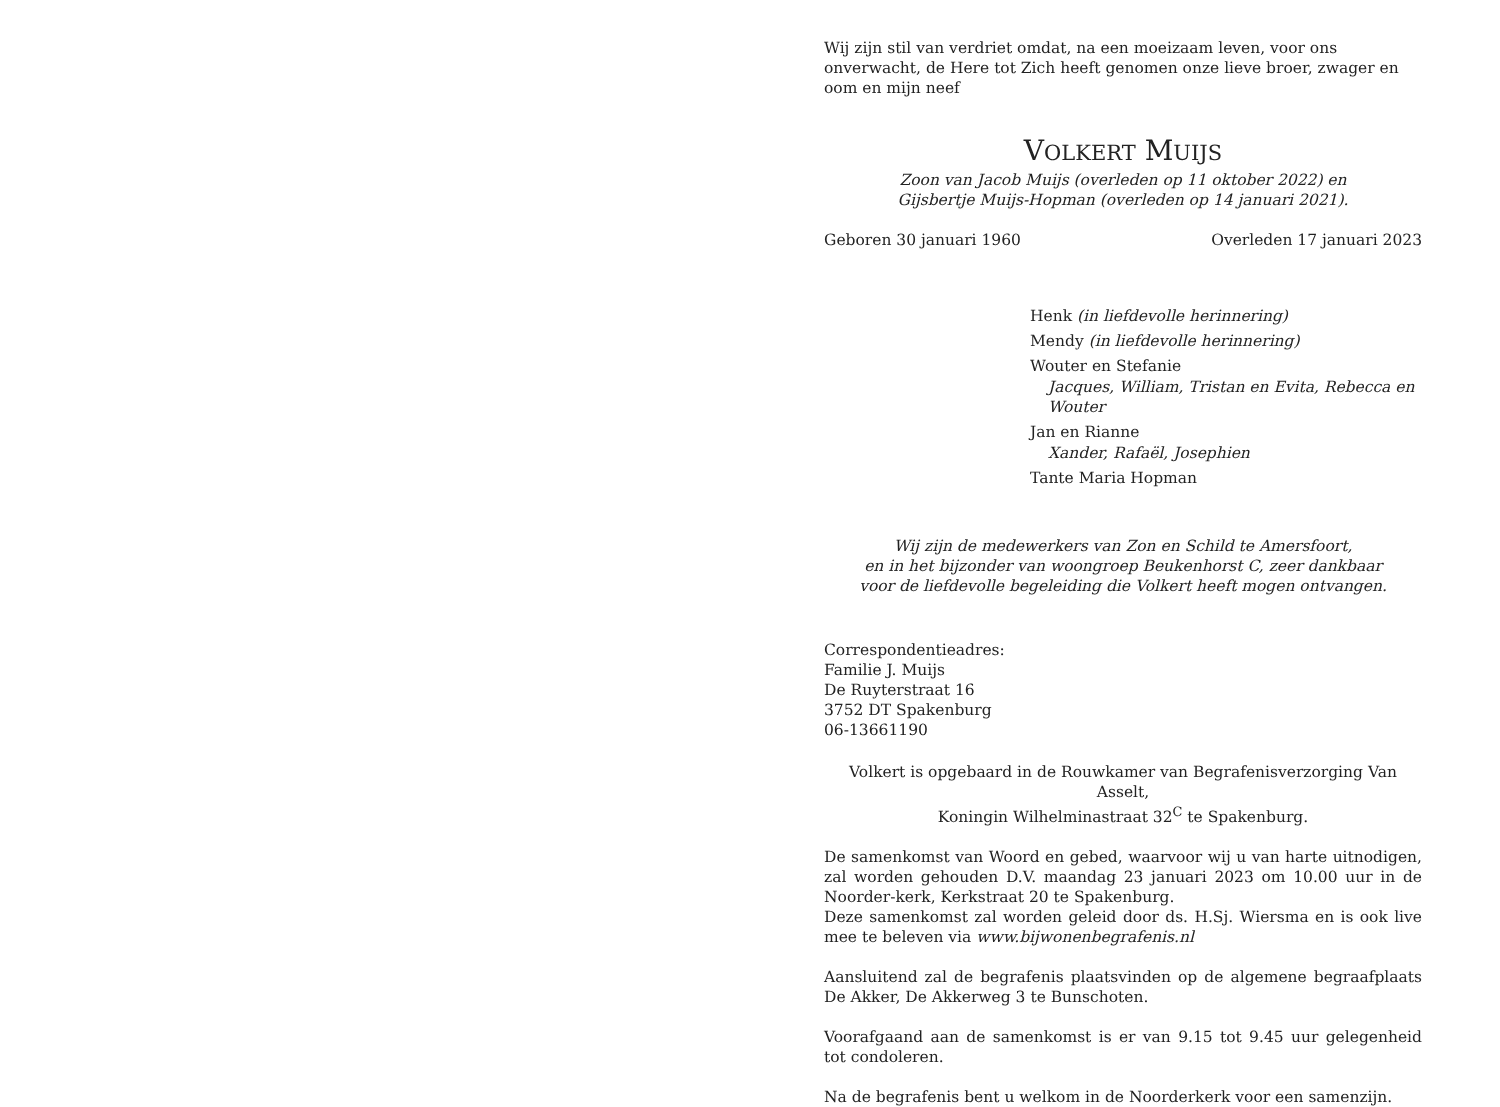Wij zijn stil van verdriet omdat, na een moeizaam leven, voor ons onverwacht, de Here tot Zich heeft genomen onze lieve broer, zwager en oom en mijn neef
VOLKERT MUIJS
Zoon van Jacob Muijs (overleden op 11 oktober 2022) en
Gijsbertje Muijs-Hopman (overleden op 14 januari 2021).
Geboren 30 januari 1960 Overleden 17 januari 2023
Henk (in liefdevolle herinnering)
Mendy (in liefdevolle herinnering)
Wouter en Stefanie
Jacques, William, Tristan en Evita, Rebecca en Wouter
Jan en Rianne
Xander, Rafaël, Josephien
Tante Maria Hopman
Wij zijn de medewerkers van Zon en Schild te Amersfoort,
en in het bijzonder van woongroep Beukenhorst C, zeer dankbaar
voor de liefdevolle begeleiding die Volkert heeft mogen ontvangen.
Correspondentieadres:
Familie J. Muijs
De Ruyterstraat 16
3752 DT Spakenburg
06-13661190
Volkert is opgebaard in de Rouwkamer van Begrafenisverzorging Van Asselt,
Koningin Wilhelminastraat 32<sup>C</sup> te Spakenburg.
De samenkomst van Woord en gebed, waarvoor wij u van harte uitnodigen, zal worden gehouden D.V. maandag 23 januari 2023 om 10.00 uur in de Noorder-kerk, Kerkstraat 20 te Spakenburg.
Deze samenkomst zal worden geleid door ds. H.Sj. Wiersma en is ook live mee te beleven via www.bijwonenbegrafenis.nl
Aansluitend zal de begrafenis plaatsvinden op de algemene begraafplaats De Akker, De Akkerweg 3 te Bunschoten.
Voorafgaand aan de samenkomst is er van 9.15 tot 9.45 uur gelegenheid tot condoleren.
Na de begrafenis bent u welkom in de Noorderkerk voor een samenzijn.